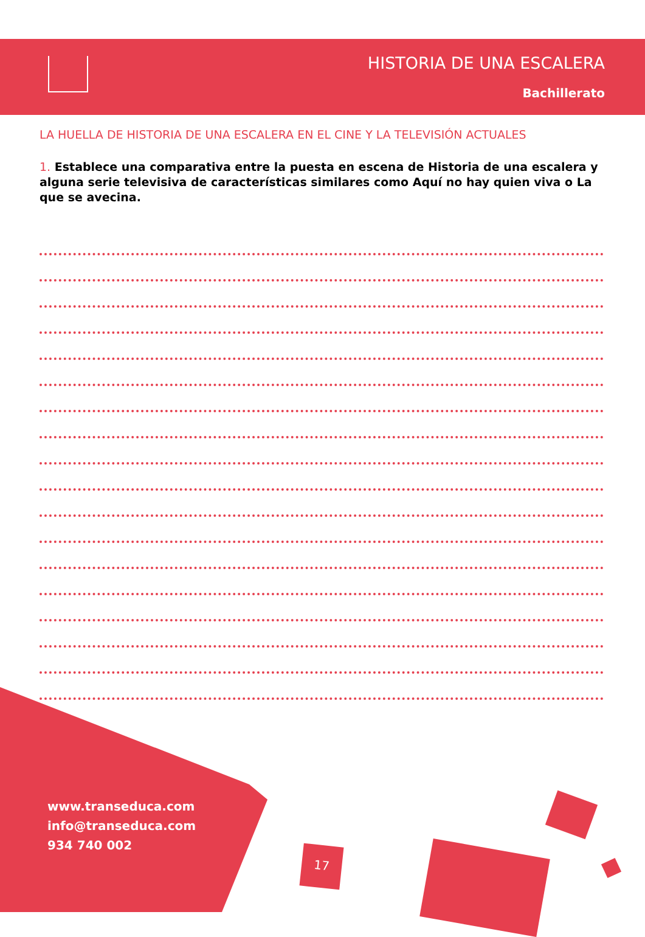HISTORIA DE UNA ESCALERA
Bachillerato
LA HUELLA DE HISTORIA DE UNA ESCALERA EN EL CINE Y LA TELEVISIÓN ACTUALES
1. Establece una comparativa entre la puesta en escena de Historia de una escalera y alguna serie televisiva de características similares como Aquí no hay quien viva o La que se avecina.
www.transeduca.com
info@transeduca.com
934 740 002
17